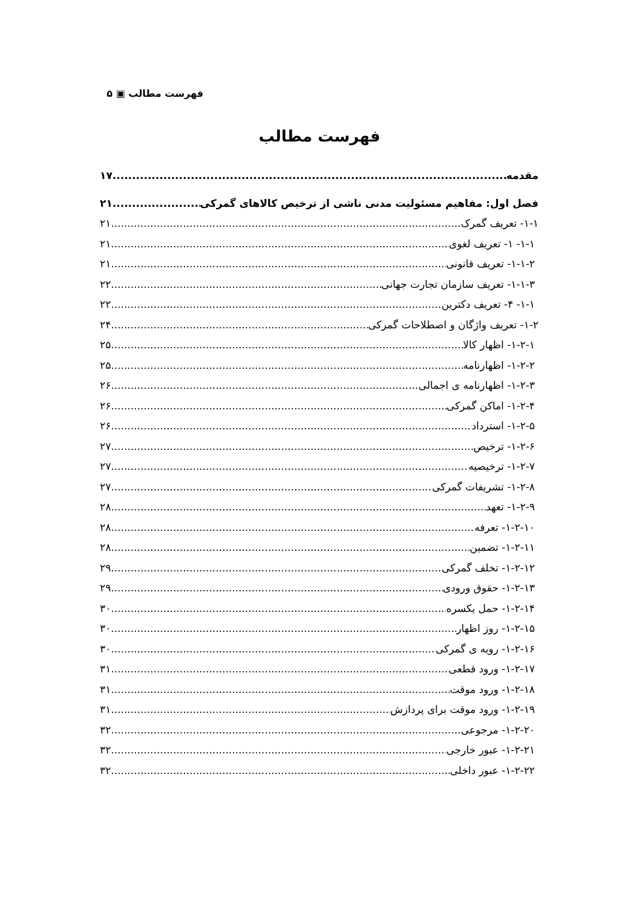فهرست مطالب ▣ ۵
فهرست مطالب
مقدمه ۱۷
فصل اول: مفاهیم مسئولیت مدنی ناشی از ترخیص کالاهای گمرکی ۲۱
۱-۱- تعریف گمرک ۲۱
۱-۱- ۱- تعریف لغوی ۲۱
۱-۱-۲- تعریف قانونی ۲۱
۱-۱-۳- تعریف سازمان تجارت جهانی ۲۲
۱-۱- ۴- تعریف دکترین ۲۲
۱-۲- تعریف واژگان و اصطلاحات گمرکی ۲۴
۱-۲-۱- اظهار کالا ۲۵
۱-۲-۲- اظهارنامه ۲۵
۱-۲-۳- اظهارنامه ی اجمالی ۲۶
۱-۲-۴- اماکن گمرکی ۲۶
۱-۲-۵- استرداد ۲۶
۱-۲-۶- ترخیص ۲۷
۱-۲-۷- ترخیصیه ۲۷
۱-۲-۸- تشریفات گمرکی ۲۷
۱-۲-۹- تعهد ۲۸
۱-۲-۱۰- تعرفه ۲۸
۱-۲-۱۱- تضمین ۲۸
۱-۲-۱۲- تخلف گمرکی ۲۹
۱-۲-۱۳- حقوق ورودی ۲۹
۱-۲-۱۴- حمل یکسره ۳۰
۱-۲-۱۵- روز اظهار ۳۰
۱-۲-۱۶- رویه ی گمرکی ۳۰
۱-۲-۱۷- ورود قطعی ۳۱
۱-۲-۱۸- ورود موقت ۳۱
۱-۲-۱۹- ورود موقت برای پردازش ۳۱
۱-۲-۲۰- مرجوعی ۳۲
۱-۲-۲۱- عبور خارجی ۳۲
۱-۲-۲۲- عبور داخلی ۳۲